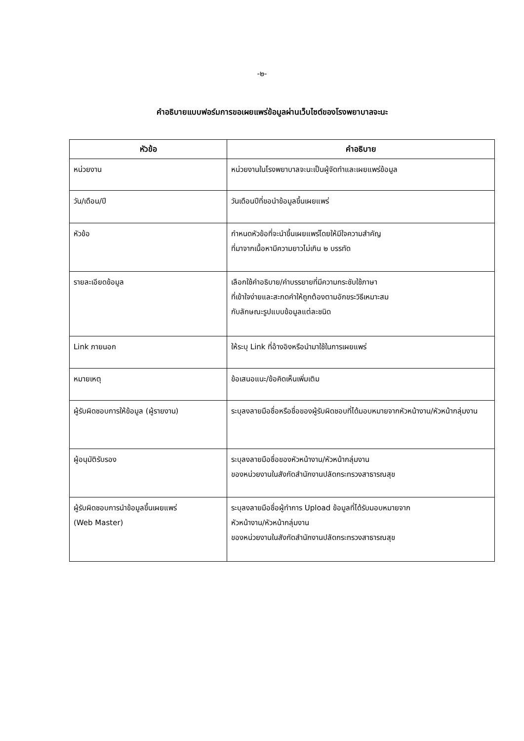-๒-
คำอธิบายแบบฟอร์มการขอเผยแพร่ข้อมูลผ่านเว็บไซต์ของโรงพยาบาลจะนะ
| หัวข้อ | คำอธิบาย |
| --- | --- |
| หน่วยงาน | หน่วยงานในโรงพยาบาลจะนะเป็นผู้จัดทำและเผยแพร่ข้อมูล |
| วัน/เดือน/ปี | วันเดือนปีที่ขอนำข้อมูลขึ้นเผยแพร่ |
| หัวข้อ | กำหนดหัวข้อที่จะนำขึ้นเผยแพร่โดยให้มีใจความสำคัญ ที่มาจากเนื้อหามีความยาวไม่เกิน ๒ บรรทัด |
| รายละเอียดข้อมูล | เลือกใช้คำอธิบาย/คำบรรยายที่มีความกระชับใช้ภาษา ที่เข้าใจง่ายและสะกดคำให้ถูกต้องตามอักขระวิธีเหมาะสม กับลักษณะรูปแบบข้อมูลแต่ละชนิด |
| Link ภายนอก | ให้ระบุ Link ที่อ้างอิงหรือนำมาใช้ในการเผยแพร่ |
| หมายเหตุ | ข้อเสนอแนะ/ข้อคิดเห็นเพิ่มเติม |
| ผู้รับผิดชอบการให้ข้อมูล (ผู้รายงาน) | ระบุลงลายมือชื่อหรือชื่อของผู้รับผิดชอบที่ได้มอบหมายจากหัวหน้างาน/หัวหน้ากลุ่มงาน |
| ผู้อนุมัติรับรอง | ระบุลงลายมือชื่อของหัวหน้างาน/หัวหน้ากลุ่มงาน ของหน่วยงานในสังกัดสำนักงานปลัดกระทรวงสาธารณสุข |
| ผู้รับผิดชอบการนำข้อมูลขึ้นเผยแพร่ (Web Master) | ระบุลงลายมือชื่อผู้ทำการ Upload ข้อมูลที่ได้รับมอบหมายจาก หัวหน้างาน/หัวหน้ากลุ่มงาน ของหน่วยงานในสังกัดสำนักงานปลัดกระทรวงสาธารณสุข |